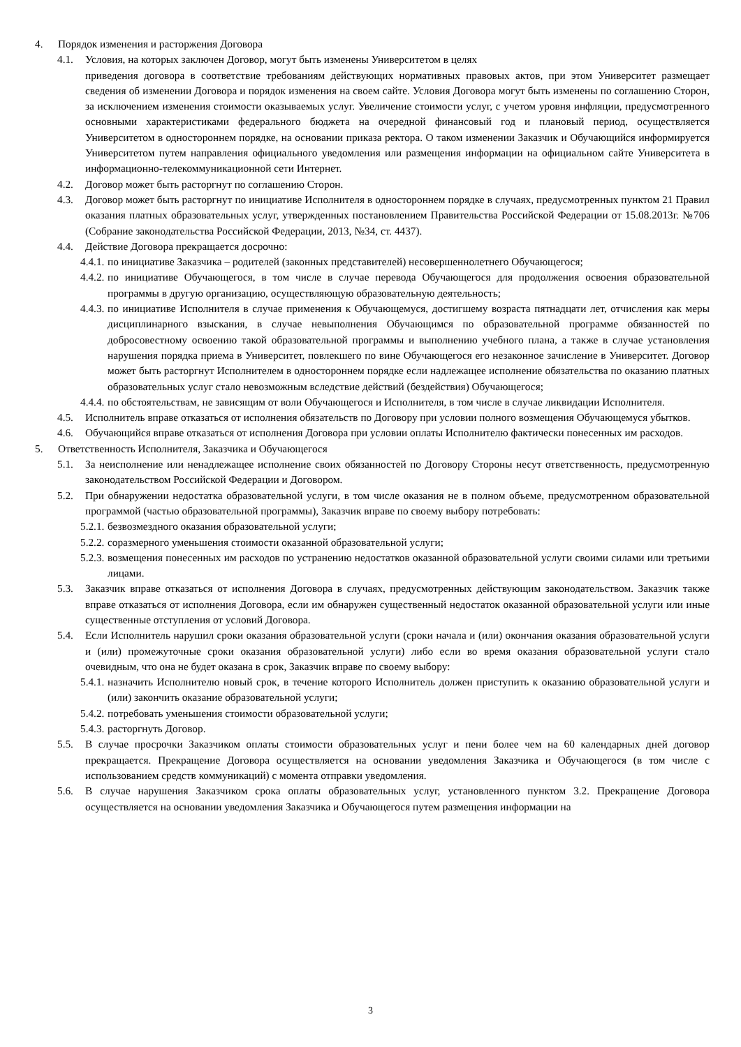4. Порядок изменения и расторжения Договора
4.1. Условия, на которых заключен Договор, могут быть изменены Университетом в целях
приведения договора в соответствие требованиям действующих нормативных правовых актов, при этом Университет размещает сведения об изменении Договора и порядок изменения на своем сайте. Условия Договора могут быть изменены по соглашению Сторон, за исключением изменения стоимости оказываемых услуг. Увеличение стоимости услуг, с учетом уровня инфляции, предусмотренного основными характеристиками федерального бюджета на очередной финансовый год и плановый период, осуществляется Университетом в одностороннем порядке, на основании приказа ректора. О таком изменении Заказчик и Обучающийся информируется Университетом путем направления официального уведомления или размещения информации на официальном сайте Университета в информационно-телекоммуникационной сети Интернет.
4.2. Договор может быть расторгнут по соглашению Сторон.
4.3. Договор может быть расторгнут по инициативе Исполнителя в одностороннем порядке в случаях, предусмотренных пунктом 21 Правил оказания платных образовательных услуг, утвержденных постановлением Правительства Российской Федерации от 15.08.2013г. №706 (Собрание законодательства Российской Федерации, 2013, №34, ст. 4437).
4.4. Действие Договора прекращается досрочно:
4.4.1. по инициативе Заказчика – родителей (законных представителей) несовершеннолетнего Обучающегося;
4.4.2. по инициативе Обучающегося, в том числе в случае перевода Обучающегося для продолжения освоения образовательной программы в другую организацию, осуществляющую образовательную деятельность;
4.4.3. по инициативе Исполнителя в случае применения к Обучающемуся, достигшему возраста пятнадцати лет, отчисления как меры дисциплинарного взыскания, в случае невыполнения Обучающимся по образовательной программе обязанностей по добросовестному освоению такой образовательной программы и выполнению учебного плана, а также в случае установления нарушения порядка приема в Университет, повлекшего по вине Обучающегося его незаконное зачисление в Университет. Договор может быть расторгнут Исполнителем в одностороннем порядке если надлежащее исполнение обязательства по оказанию платных образовательных услуг стало невозможным вследствие действий (бездействия) Обучающегося;
4.4.4. по обстоятельствам, не зависящим от воли Обучающегося и Исполнителя, в том числе в случае ликвидации Исполнителя.
4.5. Исполнитель вправе отказаться от исполнения обязательств по Договору при условии полного возмещения Обучающемуся убытков.
4.6. Обучающийся вправе отказаться от исполнения Договора при условии оплаты Исполнителю фактически понесенных им расходов.
5. Ответственность Исполнителя, Заказчика и Обучающегося
5.1. За неисполнение или ненадлежащее исполнение своих обязанностей по Договору Стороны несут ответственность, предусмотренную законодательством Российской Федерации и Договором.
5.2. При обнаружении недостатка образовательной услуги, в том числе оказания не в полном объеме, предусмотренном образовательной программой (частью образовательной программы), Заказчик вправе по своему выбору потребовать:
5.2.1. безвозмездного оказания образовательной услуги;
5.2.2. соразмерного уменьшения стоимости оказанной образовательной услуги;
5.2.3. возмещения понесенных им расходов по устранению недостатков оказанной образовательной услуги своими силами или третьими лицами.
5.3. Заказчик вправе отказаться от исполнения Договора в случаях, предусмотренных действующим законодательством. Заказчик также вправе отказаться от исполнения Договора, если им обнаружен существенный недостаток оказанной образовательной услуги или иные существенные отступления от условий Договора.
5.4. Если Исполнитель нарушил сроки оказания образовательной услуги (сроки начала и (или) окончания оказания образовательной услуги и (или) промежуточные сроки оказания образовательной услуги) либо если во время оказания образовательной услуги стало очевидным, что она не будет оказана в срок, Заказчик вправе по своему выбору:
5.4.1. назначить Исполнителю новый срок, в течение которого Исполнитель должен приступить к оказанию образовательной услуги и (или) закончить оказание образовательной услуги;
5.4.2. потребовать уменьшения стоимости образовательной услуги;
5.4.3. расторгнуть Договор.
5.5. В случае просрочки Заказчиком оплаты стоимости образовательных услуг и пени более чем на 60 календарных дней договор прекращается. Прекращение Договора осуществляется на основании уведомления Заказчика и Обучающегося (в том числе с использованием средств коммуникаций) с момента отправки уведомления.
5.6. В случае нарушения Заказчиком срока оплаты образовательных услуг, установленного пунктом 3.2. Прекращение Договора осуществляется на основании уведомления Заказчика и Обучающегося путем размещения информации на
3